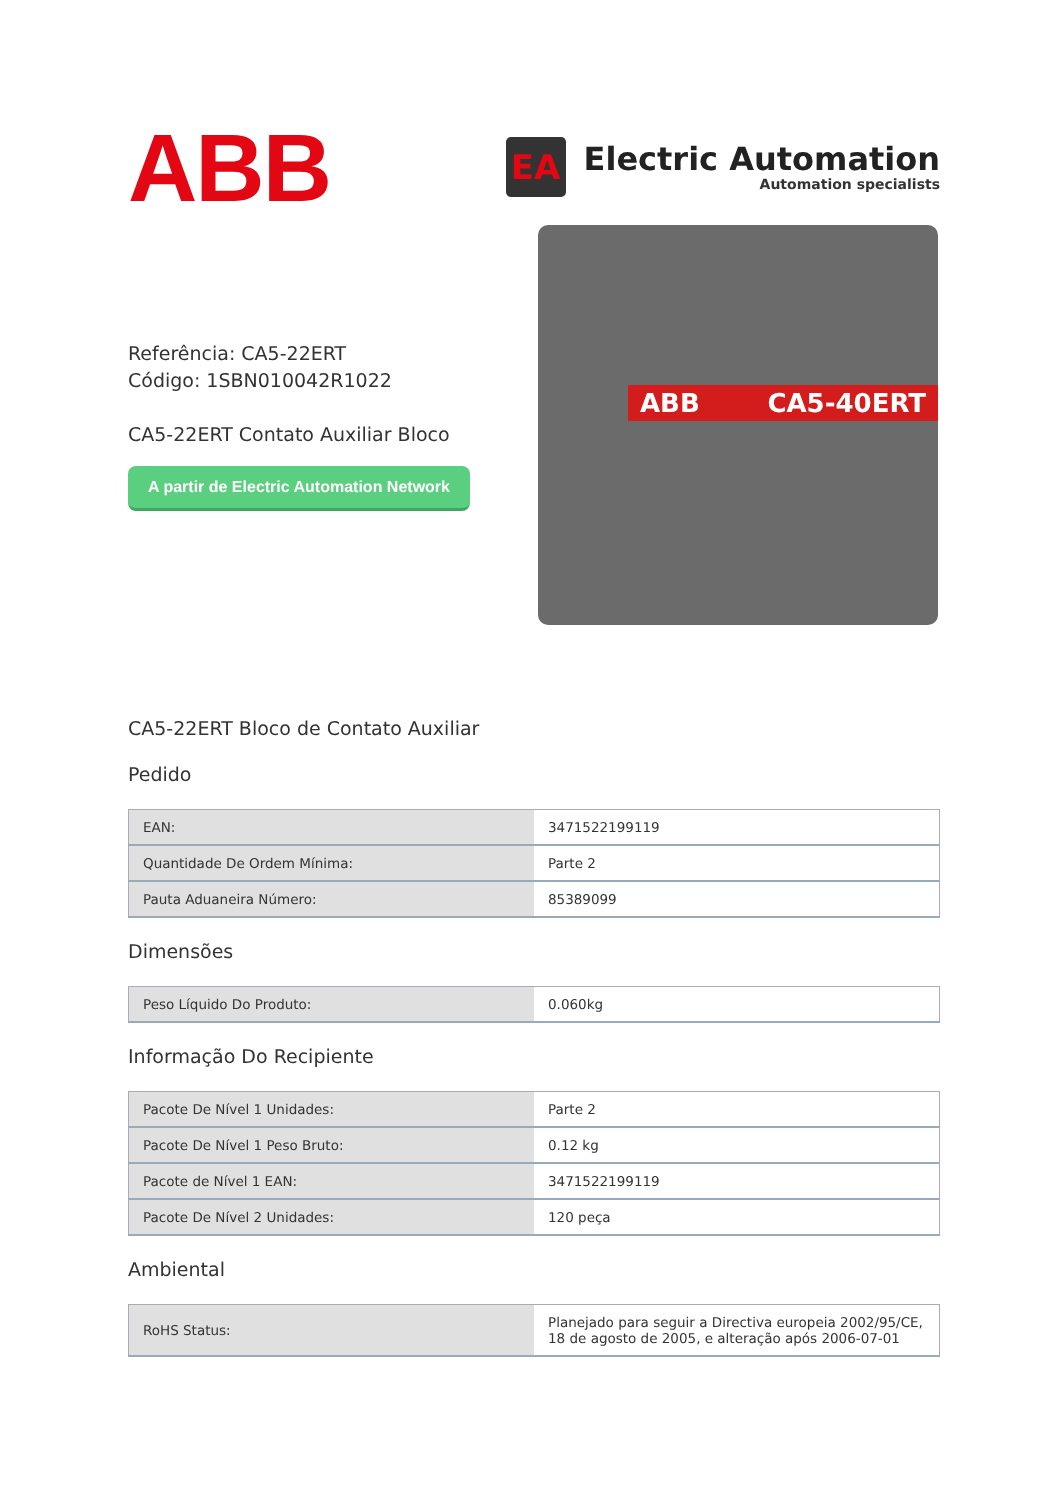ABB
EA
Electric Automation
Automation specialists
Referência: CA5-22ERT
Código: 1SBN010042R1022
CA5-22ERT Contato Auxiliar Bloco
A partir de Electric Automation Network
ABB CA5-40ERT
CA5-22ERT Bloco de Contato Auxiliar
Pedido
| EAN: | 3471522199119 |
| Quantidade De Ordem Mínima: | Parte 2 |
| Pauta Aduaneira Número: | 85389099 |
Dimensões
| Peso Líquido Do Produto: | 0.060kg |
Informação Do Recipiente
| Pacote De Nível 1 Unidades: | Parte 2 |
| Pacote De Nível 1 Peso Bruto: | 0.12 kg |
| Pacote de Nível 1 EAN: | 3471522199119 |
| Pacote De Nível 2 Unidades: | 120 peça |
Ambiental
| RoHS Status: | Planejado para seguir a Directiva europeia 2002/95/CE, 18 de agosto de 2005, e alteração após 2006-07-01 |